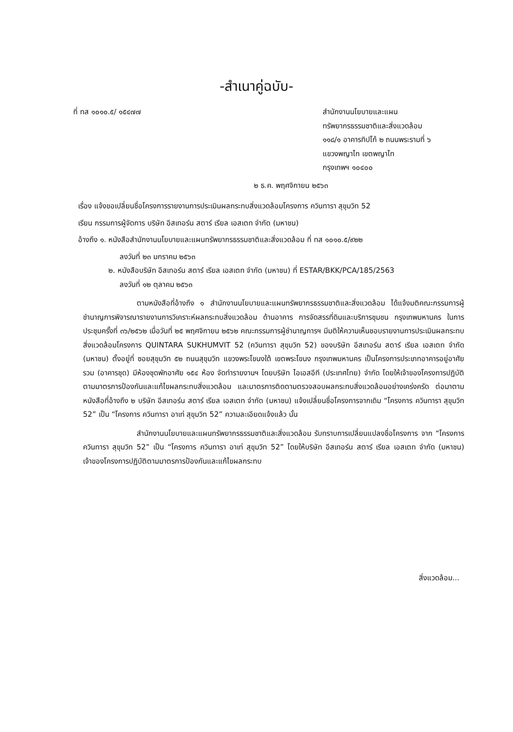-สำเนาคู่ฉบับ-
ที่ ทส ๑๐๑๐.๕/ ๑๕๔๗๗ สำนักงานนโยบายและแผน
ทรัพยากรธรรมชาติและสิ่งแวดล้อม
๑๑๘/๑ อาคารทิปโก้ ๒ ถนนพระรามที่ ๖
แขวงพญาไท เขตพญาไท
กรุงเทพฯ ๑๐๔๐๐
๒ ธ.ค. พฤศจิกายน ๒๕๖๓
เรื่อง แจ้งขอเปลี่ยนชื่อโครงการรายงานการประเมินผลกระทบสิ่งแวดล้อมโครงการ ควินทารา สุขุมวิท 52
เรียน กรรมการผู้จัดการ บริษัท อีสเทอร์น สตาร์ เรียล เอสเตท จำกัด (มหาชน)
อ้างถึง ๑. หนังสือสำนักงานนโยบายและแผนทรัพยากรธรรมชาติและสิ่งแวดล้อม ที่ ทส ๑๐๑๐.๕/๙๒๒
ลงวันที่ ๒๓ มกราคม ๒๕๖๓
๒. หนังสือบริษัท อีสเทอร์น สตาร์ เรียล เอสเตท จำกัด (มหาชน) ที่ ESTAR/BKK/PCA/185/2563
ลงวันที่ ๑๒ ตุลาคม ๒๕๖๓
ตามหนังสือที่อ้างถึง ๑ สำนักงานนโยบายและแผนทรัพยากรธรรมชาติและสิ่งแวดล้อม ได้แจ้งมติคณะกรรมการผู้ชำนาญการพิจารณารายงานการวิเคราะห์ผลกระทบสิ่งแวดล้อม ด้านอาคาร การจัดสรรที่ดินและบริการชุมชน กรุงเทพมหานคร ในการประชุมครั้งที่ ๓๖/๒๕๖๒ เมื่อวันที่ ๒๕ พฤศจิกายน ๒๕๖๒ คณะกรรมการผู้ชำนาญการฯ มีมติให้ความเห็นชอบรายงานการประเมินผลกระทบสิ่งแวดล้อมโครงการ QUINTARA SUKHUMVIT 52 (ควินทารา สุขุมวิท 52) ของบริษัท อีสเทอร์น สตาร์ เรียล เอสเตท จำกัด (มหาชน) ตั้งอยู่ที่ ซอยสุขุมวิท ๕๒ ถนนสุขุมวิท แขวงพระโขนงใต้ เขตพระโขนง กรุงเทพมหานคร เป็นโครงการประเภทอาคารอยู่อาศัยรวม (อาคารชุด) มีห้องชุดพักอาศัย ๑๕๔ ห้อง จัดทำรายงานฯ โดยบริษัท ไอเอสอีที (ประเทศไทย) จำกัด โดยให้เจ้าของโครงการปฏิบัติตามมาตรการป้องกันและแก้ไขผลกระทบสิ่งแวดล้อม และมาตรการติดตามตรวจสอบผลกระทบสิ่งแวดล้อมอย่างเคร่งครัด ต่อมาตามหนังสือที่อ้างถึง ๒ บริษัท อีสเทอร์น สตาร์ เรียล เอสเตท จำกัด (มหาชน) แจ้งเปลี่ยนชื่อโครงการจากเดิม “โครงการ ควินทารา สุขุมวิท 52” เป็น “โครงการ ควินทารา อาเท่ สุขุมวิท 52” ความละเอียดแจ้งแล้ว นั้น
สำนักงานนโยบายและแผนทรัพยากรธรรมชาติและสิ่งแวดล้อม รับทราบการเปลี่ยนแปลงชื่อโครงการ จาก “โครงการ ควินทารา สุขุมวิท 52” เป็น “โครงการ ควินทารา อาเท่ สุขุมวิท 52” โดยให้บริษัท อีสเทอร์น สตาร์ เรียล เอสเตท จำกัด (มหาชน) เจ้าของโครงการปฏิบัติตามมาตรการป้องกันและแก้ไขผลกระทบ
สิ่งแวดล้อม...